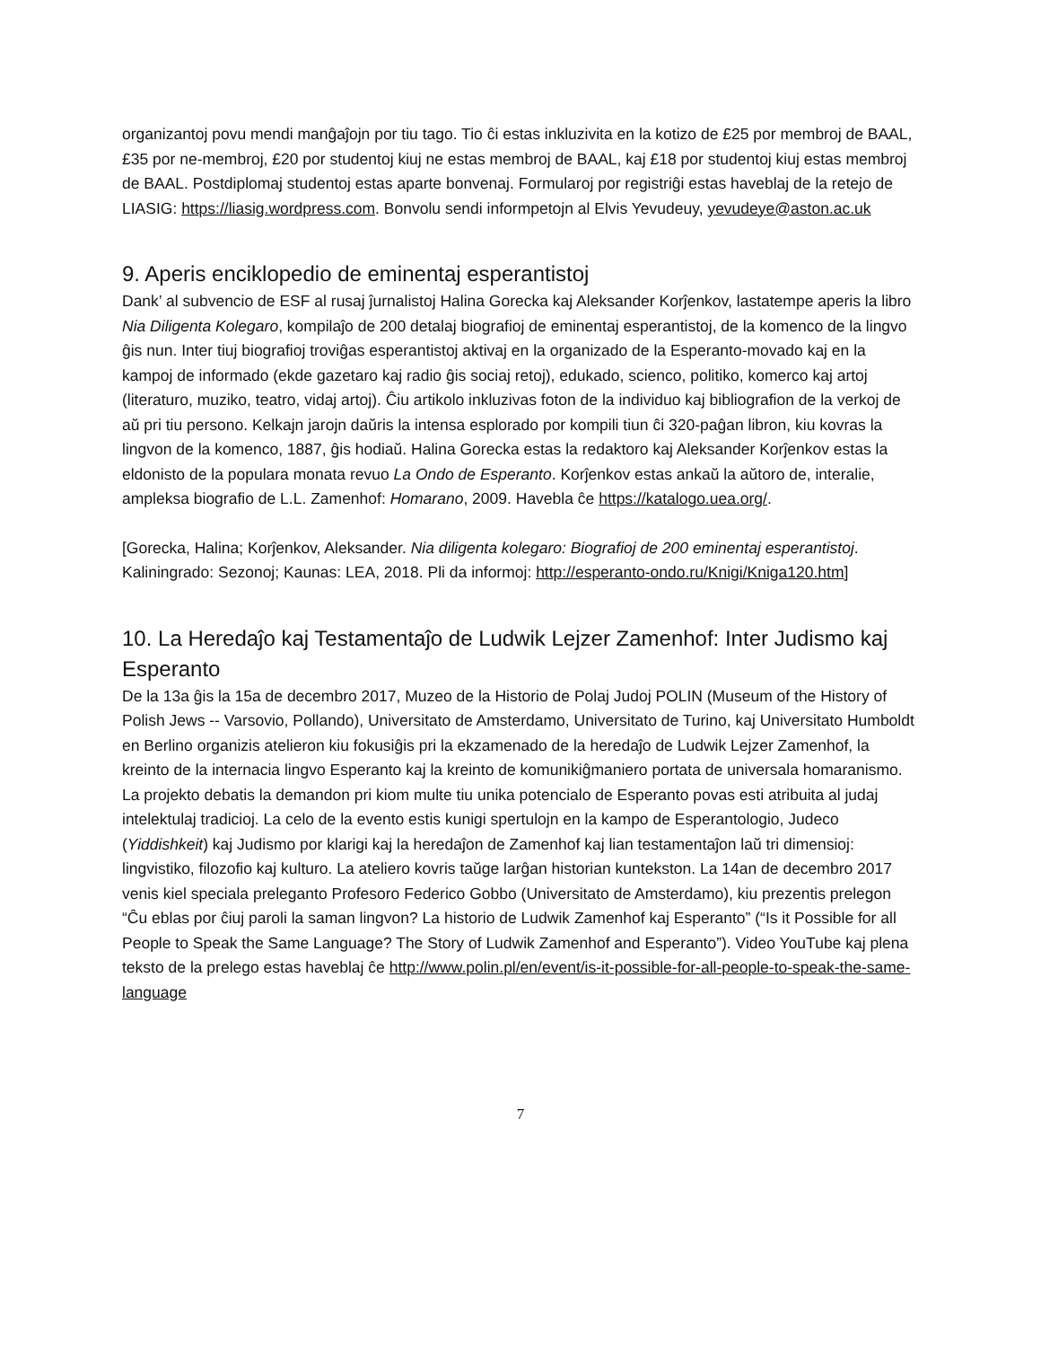organizantoj povu mendi manĝaĵojn por tiu tago. Tio ĉi estas inkluzivita en la kotizo de £25 por membroj de BAAL, £35 por ne-membroj, £20 por studentoj kiuj ne estas membroj de BAAL, kaj £18 por studentoj kiuj estas membroj de BAAL. Postdiplomaj studentoj estas aparte bonvenaj. Formularoj por registriĝi estas haveblaj de la retejo de LIASIG: https://liasig.wordpress.com. Bonvolu sendi informpetojn al Elvis Yevudeuy, yevudeye@aston.ac.uk
9. Aperis enciklopedio de eminentaj esperantistoj
Dank’ al subvencio de ESF al rusaj ĵurnalistoj Halina Gorecka kaj Aleksander Korĵenkov, lastatempe aperis la libro Nia Diligenta Kolegaro, kompilaĵo de 200 detalaj biografioj de eminentaj esperantistoj, de la komenco de la lingvo ĝis nun. Inter tiuj biografioj troviĝas esperantistoj aktivaj en la organizado de la Esperanto-movado kaj en la kampoj de informado (ekde gazetaro kaj radio ĝis sociaj retoj), edukado, scienco, politiko, komerco kaj artoj (literaturo, muziko, teatro, vidaj artoj). Ĉiu artikolo inkluzivas foton de la individuo kaj bibliografion de la verkoj de aŭ pri tiu persono. Kelkajn jarojn daŭris la intensa esplorado por kompili tiun ĉi 320-paĝan libron, kiu kovras la lingvon de la komenco, 1887, ĝis hodiaŭ. Halina Gorecka estas la redaktoro kaj Aleksander Korĵenkov estas la eldonisto de la populara monata revuo La Ondo de Esperanto. Korĵenkov estas ankaŭ la aŭtoro de, interalie, ampleksa biografio de L.L. Zamenhof: Homarano, 2009. Havebla ĉe https://katalogo.uea.org/.
[Gorecka, Halina; Korĵenkov, Aleksander. Nia diligenta kolegaro: Biografioj de 200 eminentaj esperantistoj. Kaliningrado: Sezonoj; Kaunas: LEA, 2018. Pli da informoj: http://esperanto-ondo.ru/Knigi/Kniga120.htm]
10. La Heredaĵo kaj Testamentaĵo de Ludwik Lejzer Zamenhof: Inter Judismo kaj Esperanto
De la 13a ĝis la 15a de decembro 2017, Muzeo de la Historio de Polaj Judoj POLIN (Museum of the History of Polish Jews -- Varsovio, Pollando), Universitato de Amsterdamo, Universitato de Turino, kaj Universitato Humboldt en Berlino organizis atelieron kiu fokusiĝis pri la ekzamenado de la heredaĵo de Ludwik Lejzer Zamenhof, la kreinto de la internacia lingvo Esperanto kaj la kreinto de komunikiĝmaniero portata de universala homaranismo. La projekto debatis la demandon pri kiom multe tiu unika potencialo de Esperanto povas esti atribuita al judaj intelektulaj tradicioj. La celo de la evento estis kunigi spertulojn en la kampo de Esperantologio, Judeco (Yiddishkeit) kaj Judismo por klarigi kaj la heredaĵon de Zamenhof kaj lian testamentaĵon laŭ tri dimensioj: lingvistiko, filozofio kaj kulturo. La ateliero kovris taŭge larĝan historian kuntekston. La 14an de decembro 2017 venis kiel speciala preleganto Profesoro Federico Gobbo (Universitato de Amsterdamo), kiu prezentis prelegon “Ĉu eblas por ĉiuj paroli la saman lingvon? La historio de Ludwik Zamenhof kaj Esperanto” (“Is it Possible for all People to Speak the Same Language? The Story of Ludwik Zamenhof and Esperanto”). Video YouTube kaj plena teksto de la prelego estas haveblaj ĉe http://www.polin.pl/en/event/is-it-possible-for-all-people-to-speak-the-same-language
7